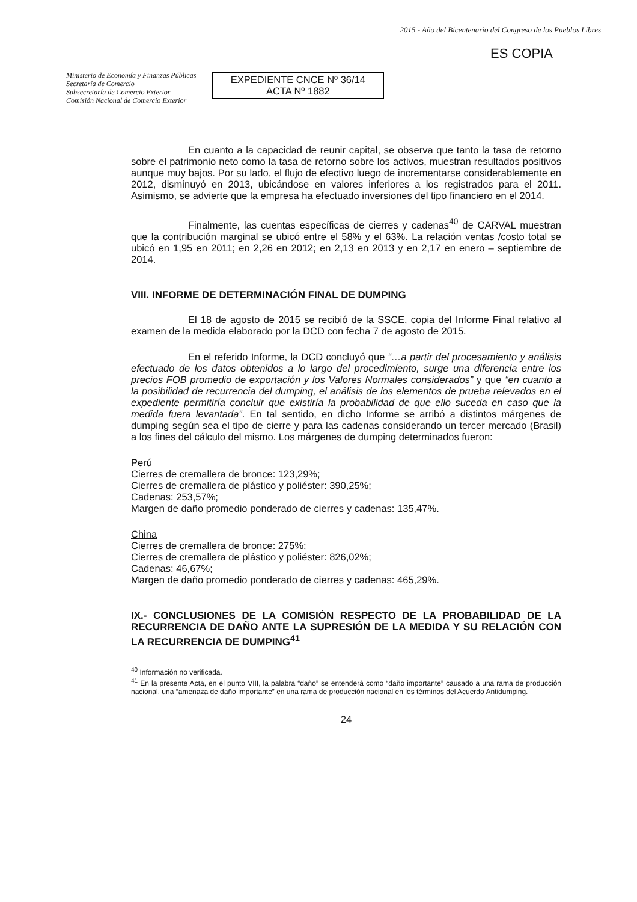Ministerio de Economía y Finanzas Públicas
Secretaría de Comercio
Subsecretaría de Comercio Exterior
Comisión Nacional de Comercio Exterior
EXPEDIENTE CNCE Nº 36/14
ACTA Nº 1882
2015 - Año del Bicentenario del Congreso de los Pueblos Libres
ES COPIA
En cuanto a la capacidad de reunir capital, se observa que tanto la tasa de retorno sobre el patrimonio neto como la tasa de retorno sobre los activos, muestran resultados positivos aunque muy bajos. Por su lado, el flujo de efectivo luego de incrementarse considerablemente en 2012, disminuyó en 2013, ubicándose en valores inferiores a los registrados para el 2011. Asimismo, se advierte que la empresa ha efectuado inversiones del tipo financiero en el 2014.
Finalmente, las cuentas específicas de cierres y cadenas<sup>40</sup> de CARVAL muestran que la contribución marginal se ubicó entre el 58% y el 63%. La relación ventas /costo total se ubicó en 1,95 en 2011; en 2,26 en 2012; en 2,13 en 2013 y en 2,17 en enero – septiembre de 2014.
VIII. INFORME DE DETERMINACIÓN FINAL DE DUMPING
El 18 de agosto de 2015 se recibió de la SSCE, copia del Informe Final relativo al examen de la medida elaborado por la DCD con fecha 7 de agosto de 2015.
En el referido Informe, la DCD concluyó que “…a partir del procesamiento y análisis efectuado de los datos obtenidos a lo largo del procedimiento, surge una diferencia entre los precios FOB promedio de exportación y los Valores Normales considerados” y que “en cuanto a la posibilidad de recurrencia del dumping, el análisis de los elementos de prueba relevados en el expediente permitiría concluir que existiría la probabilidad de que ello suceda en caso que la medida fuera levantada”. En tal sentido, en dicho Informe se arribó a distintos márgenes de dumping según sea el tipo de cierre y para las cadenas considerando un tercer mercado (Brasil) a los fines del cálculo del mismo. Los márgenes de dumping determinados fueron:
Perú
Cierres de cremallera de bronce: 123,29%;
Cierres de cremallera de plástico y poliéster: 390,25%;
Cadenas: 253,57%;
Margen de daño promedio ponderado de cierres y cadenas: 135,47%.
China
Cierres de cremallera de bronce: 275%;
Cierres de cremallera de plástico y poliéster: 826,02%;
Cadenas: 46,67%;
Margen de daño promedio ponderado de cierres y cadenas: 465,29%.
IX.- CONCLUSIONES DE LA COMISIÓN RESPECTO DE LA PROBABILIDAD DE LA RECURRENCIA DE DAÑO ANTE LA SUPRESIÓN DE LA MEDIDA Y SU RELACIÓN CON LA RECURRENCIA DE DUMPING<sup>41</sup>
<sup>40</sup> Información no verificada.
<sup>41</sup> En la presente Acta, en el punto VIII, la palabra “daño” se entenderá como “daño importante” causado a una rama de producción nacional, una “amenaza de daño importante” en una rama de producción nacional en los términos del Acuerdo Antidumping.
24